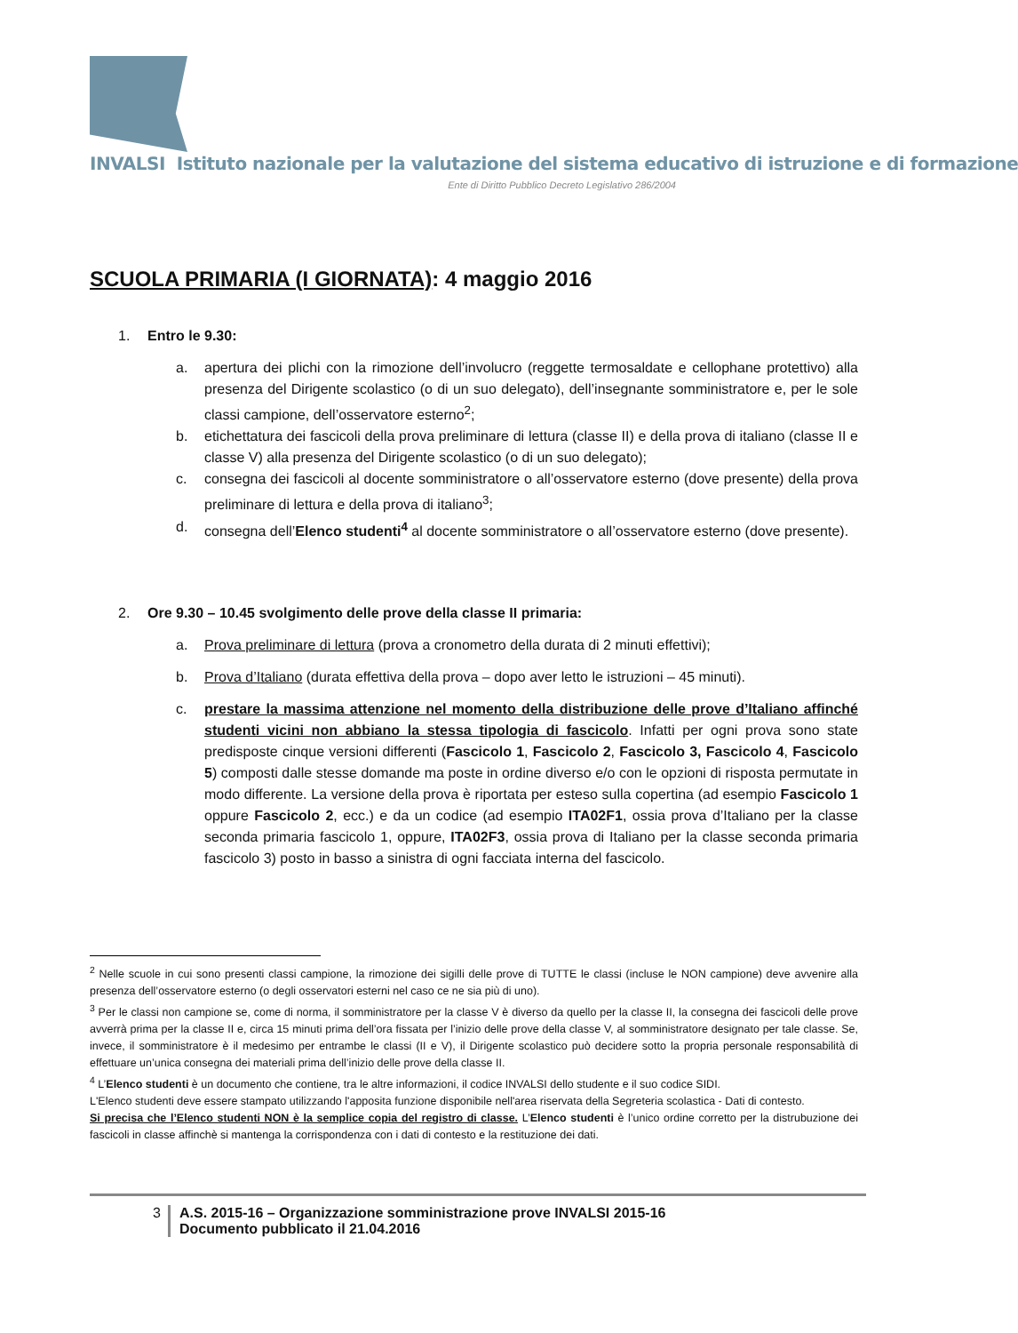INVALSI Istituto nazionale per la valutazione del sistema educativo di istruzione e di formazione
Ente di Diritto Pubblico Decreto Legislativo 286/2004
SCUOLA PRIMARIA (I GIORNATA): 4 maggio 2016
1. Entro le 9.30:
a. apertura dei plichi con la rimozione dell’involucro (reggette termosaldate e cellophane protettivo) alla presenza del Dirigente scolastico (o di un suo delegato), dell’insegnante somministratore e, per le sole classi campione, dell’osservatore esterno<sup>2</sup>;
b. etichettatura dei fascicoli della prova preliminare di lettura (classe II) e della prova di italiano (classe II e classe V) alla presenza del Dirigente scolastico (o di un suo delegato);
c. consegna dei fascicoli al docente somministratore o all’osservatore esterno (dove presente) della prova preliminare di lettura e della prova di italiano<sup>3</sup>;
d. consegna dell’Elenco studenti<sup>4</sup> al docente somministratore o all’osservatore esterno (dove presente).
2. Ore 9.30 – 10.45 svolgimento delle prove della classe II primaria:
a. Prova preliminare di lettura (prova a cronometro della durata di 2 minuti effettivi);
b. Prova d’Italiano (durata effettiva della prova – dopo aver letto le istruzioni – 45 minuti).
c. prestare la massima attenzione nel momento della distribuzione delle prove d’Italiano affinché studenti vicini non abbiano la stessa tipologia di fascicolo. Infatti per ogni prova sono state predisposte cinque versioni differenti (Fascicolo 1, Fascicolo 2, Fascicolo 3, Fascicolo 4, Fascicolo 5) composti dalle stesse domande ma poste in ordine diverso e/o con le opzioni di risposta permutate in modo differente. La versione della prova è riportata per esteso sulla copertina (ad esempio Fascicolo 1 oppure Fascicolo 2, ecc.) e da un codice (ad esempio ITA02F1, ossia prova d’Italiano per la classe seconda primaria fascicolo 1, oppure, ITA02F3, ossia prova di Italiano per la classe seconda primaria fascicolo 3) posto in basso a sinistra di ogni facciata interna del fascicolo.
<sup>2</sup> Nelle scuole in cui sono presenti classi campione, la rimozione dei sigilli delle prove di TUTTE le classi (incluse le NON campione) deve avvenire alla presenza dell’osservatore esterno (o degli osservatori esterni nel caso ce ne sia più di uno).
<sup>3</sup> Per le classi non campione se, come di norma, il somministratore per la classe V è diverso da quello per la classe II, la consegna dei fascicoli delle prove avverrà prima per la classe II e, circa 15 minuti prima dell’ora fissata per l’inizio delle prove della classe V, al somministratore designato per tale classe. Se, invece, il somministratore è il medesimo per entrambe le classi (II e V), il Dirigente scolastico può decidere sotto la propria personale responsabilità di effettuare un’unica consegna dei materiali prima dell’inizio delle prove della classe II.
<sup>4</sup> L’Elenco studenti è un documento che contiene, tra le altre informazioni, il codice INVALSI dello studente e il suo codice SIDI.
L'Elenco studenti deve essere stampato utilizzando l'apposita funzione disponibile nell'area riservata della Segreteria scolastica - Dati di contesto.
Si precisa che l’Elenco studenti NON è la semplice copia del registro di classe. L’Elenco studenti è l’unico ordine corretto per la distrubuzione dei fascicoli in classe affinchè si mantenga la corrispondenza con i dati di contesto e la restituzione dei dati.
3 A.S. 2015-16 – Organizzazione somministrazione prove INVALSI 2015-16
Documento pubblicato il 21.04.2016